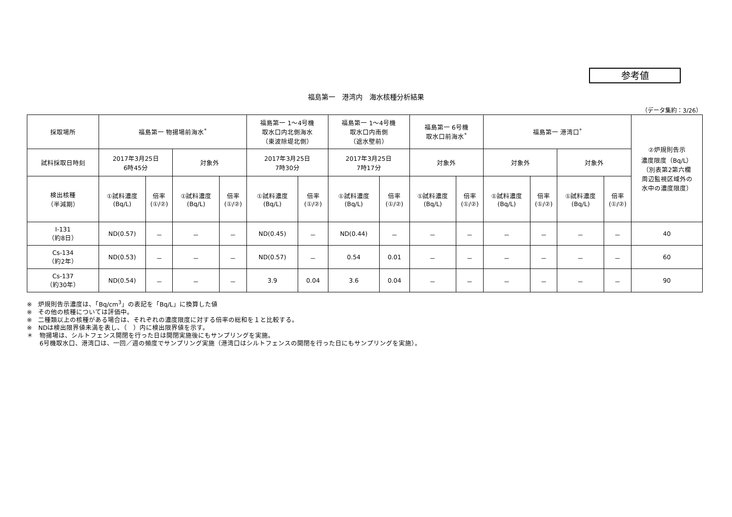参考値
福島第一　港湾内　海水核種分析結果
（データ集約：3/26）
| 採取場所 | 福島第一 物揚場前海水<sup>*</sup> | | | | 福島第一 1～4号機 取水口内北側海水 （東波除堤北側） | | 福島第一 1～4号機 取水口内南側 （遮水壁前） | | 福島第一 6号機 取水口前海水<sup>*</sup> | | 福島第一 港湾口<sup>*</sup> | | | | ②炉規則告示 濃度限度（Bq/L） （別表第2第六欄 周辺監視区域外の 水中の濃度限度） |
| --- | --- | --- | --- | --- | --- | --- | --- | --- | --- | --- | --- | --- | --- | --- | --- |
| 試料採取日時刻 | 2017年3月25日 6時45分 | | 対象外 | | 2017年3月25日 7時30分 | | 2017年3月25日 7時17分 | | 対象外 | | 対象外 | | 対象外 | | |
| 検出核種 （半減期） | ①試料濃度 (Bq/L) | 倍率 (①/②) | ①試料濃度 (Bq/L) | 倍率 (①/②) | ①試料濃度 (Bq/L) | 倍率 (①/②) | ①試料濃度 (Bq/L) | 倍率 (①/②) | ①試料濃度 (Bq/L) | 倍率 (①/②) | ①試料濃度 (Bq/L) | 倍率 (①/②) | ①試料濃度 (Bq/L) | 倍率 (①/②) | |
| I-131 （約8日） | ND(0.57) | － | － | － | ND(0.45) | － | ND(0.44) | － | － | － | － | － | － | － | 40 |
| Cs-134 （約2年） | ND(0.53) | － | － | － | ND(0.57) | － | 0.54 | 0.01 | － | － | － | － | － | － | 60 |
| Cs-137 （約30年） | ND(0.54) | － | － | － | 3.9 | 0.04 | 3.6 | 0.04 | － | － | － | － | － | － | 90 |
※　炉規則告示濃度は、「Bq/cm<sup>3</sup>」の表記を「Bq/L」に換算した値
※　その他の核種については評価中。
※　二種類以上の核種がある場合は、それぞれの濃度限度に対する倍率の総和を１と比較する。
※　NDは検出限界値未満を表し、（　）内に検出限界値を示す。
＊　物揚場は、シルトフェンス開閉を行った日は開閉実施後にもサンプリングを実施。
　　6号機取水口、港湾口は、一回／週の頻度でサンプリング実施（港湾口はシルトフェンスの開閉を行った日にもサンプリングを実施）。